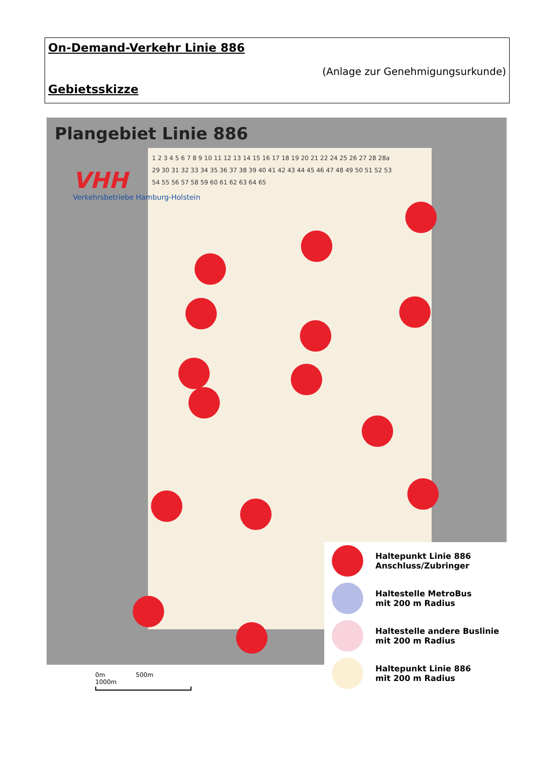On-Demand-Verkehr Linie 886
(Anlage zur Genehmigungsurkunde)
Gebietsskizze
Plangebiet Linie 886
VHH
Verkehrsbetriebe Hamburg-Holstein
1 2 3 4 5 6 7 8 9 10 11 12 13 14 15 16 17 18 19 20 21 22 24 25 26 27 28 28a 29 30 31 32 33 34 35 36 37 38 39 40 41 42 43 44 45 46 47 48 49 50 51 52 53 54 55 56 57 58 59 60 61 62 63 64 65
Haltepunkt Linie 886
Anschluss/Zubringer
Haltestelle MetroBus
mit 200 m Radius
Haltestelle andere Buslinie
mit 200 m Radius
Haltepunkt Linie 886
mit 200 m Radius
0m 500m 1000m